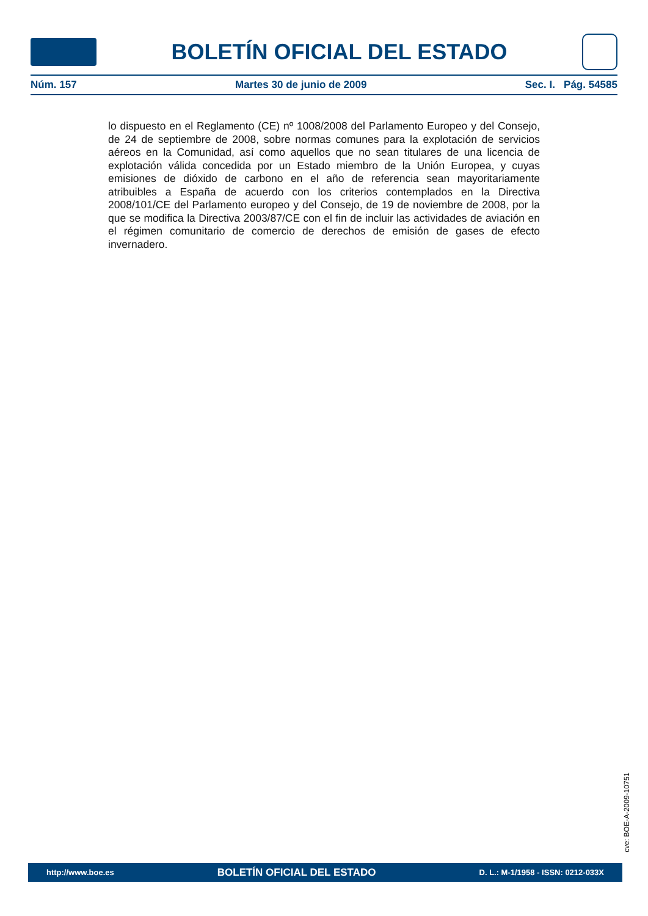BOLETÍN OFICIAL DEL ESTADO
Núm. 157 Martes 30 de junio de 2009 Sec. I. Pág. 54585
lo dispuesto en el Reglamento (CE) nº 1008/2008 del Parlamento Europeo y del Consejo, de 24 de septiembre de 2008, sobre normas comunes para la explotación de servicios aéreos en la Comunidad, así como aquellos que no sean titulares de una licencia de explotación válida concedida por un Estado miembro de la Unión Europea, y cuyas emisiones de dióxido de carbono en el año de referencia sean mayoritariamente atribuibles a España de acuerdo con los criterios contemplados en la Directiva 2008/101/CE del Parlamento europeo y del Consejo, de 19 de noviembre de 2008, por la que se modifica la Directiva 2003/87/CE con el fin de incluir las actividades de aviación en el régimen comunitario de comercio de derechos de emisión de gases de efecto invernadero.
cve: BOE-A-2009-10751
http://www.boe.es BOLETÍN OFICIAL DEL ESTADO D. L.: M-1/1958 - ISSN: 0212-033X